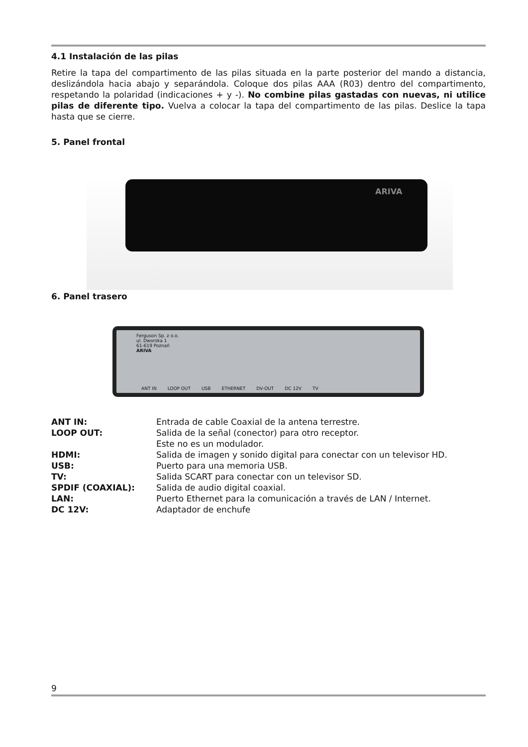4.1 Instalación de las pilas
Retire la tapa del compartimento de las pilas situada en la parte posterior del mando a distancia, deslizándola hacia abajo y separándola. Coloque dos pilas AAA (R03) dentro del compartimento, respetando la polaridad (indicaciones + y -). No combine pilas gastadas con nuevas, ni utilice pilas de diferente tipo. Vuelva a colocar la tapa del compartimento de las pilas. Deslice la tapa hasta que se cierre.
5. Panel frontal
ARIVA
6. Panel trasero
Ferguson Sp. z o.o.
ul. Dworska 1
61-619 Poznań
ARIVA
ANT IN LOOP OUT USB ETHERNET DV-OUT DC 12V TV
ANT IN: Entrada de cable Coaxial de la antena terrestre. LOOP OUT: Salida de la señal (conector) para otro receptor.
Este no es un modulador. HDMI: Salida de imagen y sonido digital para conectar con un televisor HD. USB: Puerto para una memoria USB. TV: Salida SCART para conectar con un televisor SD. SPDIF (COAXIAL): Salida de audio digital coaxial. LAN: Puerto Ethernet para la comunicación a través de LAN / Internet. DC 12V: Adaptador de enchufe
9